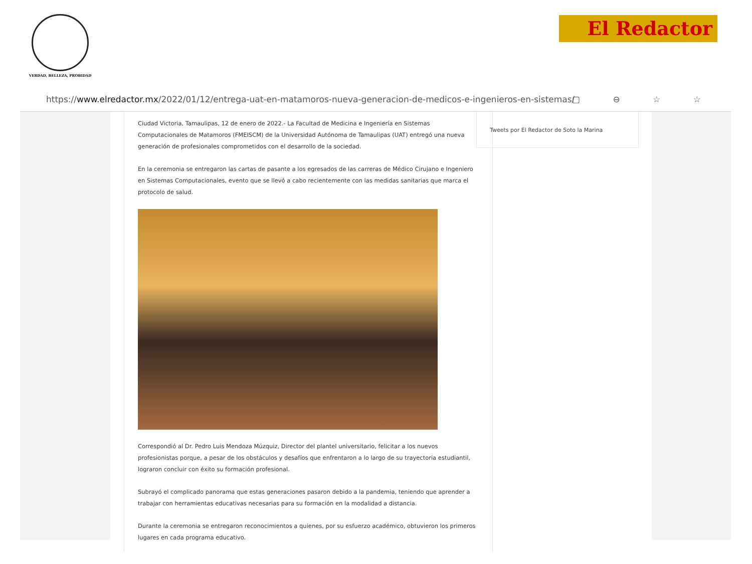VERDAD, BELLEZA, PROBIDAD
El Redactor
https://www.elredactor.mx/2022/01/12/entrega-uat-en-matamoros-nueva-generacion-de-medicos-e-ingenieros-en-sistemas/ ▢ ⊖ ☆ ☆
Ciudad Victoria, Tamaulipas, 12 de enero de 2022.- La Facultad de Medicina e Ingeniería en Sistemas Computacionales de Matamoros (FMEISCM) de la Universidad Autónoma de Tamaulipas (UAT) entregó una nueva generación de profesionales comprometidos con el desarrollo de la sociedad.
En la ceremonia se entregaron las cartas de pasante a los egresados de las carreras de Médico Cirujano e Ingeniero en Sistemas Computacionales, evento que se llevó a cabo recientemente con las medidas sanitarias que marca el protocolo de salud.
Correspondió al Dr. Pedro Luis Mendoza Múzquiz, Director del plantel universitario, felicitar a los nuevos profesionistas porque, a pesar de los obstáculos y desafíos que enfrentaron a lo largo de su trayectoria estudiantil, lograron concluir con éxito su formación profesional.
Subrayó el complicado panorama que estas generaciones pasaron debido a la pandemia, teniendo que aprender a trabajar con herramientas educativas necesarias para su formación en la modalidad a distancia.
Durante la ceremonia se entregaron reconocimientos a quienes, por su esfuerzo académico, obtuvieron los primeros lugares en cada programa educativo.
Tweets por El Redactor de Soto la Marina